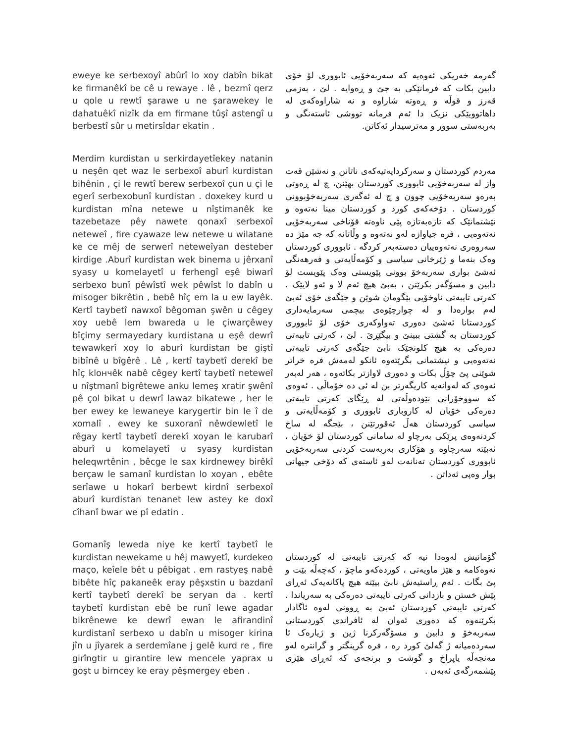eweye ke serbexoyî abûrî lo xoy dabîn bikat ke firmanêkî be cê u rewaye . lê , bezmî qerz u qole u rewtî şarawe u ne şarawekey le dahatuêkî nizîk da em firmane tûşî astengî u berbestî sûr u metirsîdar ekatin .
گەرمە خەریکی ئەوەیە کە سەربەخۆیی ئابووری لۆ خۆی دابین بکات کە فرمانێکی بە جێ و ڕەوایە . لێ ، بەزمی قەرز و قوڵە و ڕەوتە شاراوە و نە شاراوەکەی لە داهاتوویێکی نزیک دا ئەم فرمانە تووشی ئاستەنگی و بەربەستی سوور و مەترسیدار ئەکاتن.
Merdim kurdistan u serkirdayetîekey natanin u neşên qet waz le serbexoî aburî kurdistan bihênin , çi le rewtî berew serbexoî çun u çi le egerî serbexobunî kurdistan . doxekey kurd u kurdistan mîna netewe u nîştimanêk ke tazebetaze pêy nawete qonaxî serbexoî neteweî , fire cyawaze lew netewe u wilatane ke ce mêj de serwerî neteweîyan desteber kirdige .Aburî kurdistan wek binema u jêrxanî syasy u komelayetî u ferhengî eşê biwarî serbexo bunî pêwîstî wek pêwîst lo dabîn u misoger bikrêtin , bebê hîç em la u ew layêk. Kertî taybetî nawxoî bêgoman şwên u cêgey xoy uebê lem bwareda u le çiwarçêwey bîçimy sermayedary kurdistana u eşê dewrî tewawkerî xoy lo aburî kurdistan be giştî bibînê u bîgêrê . Lê , kertî taybetî derekî be hîç klончêk nabê cêgey kertî taybetî neteweî u nîştmanî bigrêtewe anku lemeş xratir şwênî pê çol bikat u dewrî lawaz bikatewe , her le ber ewey ke lewaneye karygertir bin le î de xomalî . ewey ke suxoranî nêwdewletî le rêgay kertî taybetî derekî xoyan le karubarî aburî u komelayetî u syasy kurdistan heleqwrtênin , bêcge le sax kirdnewey birêkî berçaw le samanî kurdistan lo xoyan , ebête serîawe u hokarî berbewt kirdnî serbexoî aburî kurdistan tenanet lew astey ke doxî cîhanî bwar we pî edatin .
مەردم کوردستان و سەرکردایەتیەکەی ناتانن و نەشێن قەت واز لە سەربەخۆیی ئابووری کوردستان بهێنن، چ لە ڕەوتی بەرەو سەربەخۆیی چوون و چ لە ئەگەری سەربەخۆبوونی کوردستان . دۆخەکەی کورد و کوردستان مینا نەتەوە و نێشتمانێک کە تازەبەتازە پێی ناوەتە قۆناخی سەربەخۆیی نەتەوەیی ، فرە جیاوازە لەو نەتەوە و وڵاتانە کە جە مێژ دە سەروەری نەتەوەییان دەستەبەر کردگە . ئابووری کوردستان وەک بنەما و ژێرخانی سیاسی و کۆمەڵایەتی و فەرهەنگی ئەشێ بواری سەربەخۆ بوونی پێویستی وەک پێویست لۆ دابین و مسۆگەر بکرێتن ، بەبێ هیچ ئەم لا و ئەو لایێک . کەرتی تایبەتی ناوخۆیی بێگومان شوێن و جێگەی خۆی ئەبێ لەم بوارەدا و لە چوارچێوەی بیچمی سەرمایەداری کوردستانا ئەشێ دەوری تەواوکەری خۆی لۆ ئابووری کوردستان بە گشتی ببینێ و بیگێڕێ . لێ ، کەرتی تایبەتی دەرەکی بە هیچ کلونجێک نابێ جێگەی کەرتی تایبەتی نەتەوەیی و نیشتمانی بگرێتەوە ئانکو لەمەش فرە خراتر شوێنی پێ چۆڵ بکات و دەوری لاوازتر بکاتەوە ، هەر لەبەر ئەوەی کە لەوانەیە کاریگەرتر بن لە ئی دە خۆماڵی . ئەوەی کە سووخۆرانی نێودەوڵەتی لە ڕێگای کەرتی تایبەتی دەرەکی خۆیان لە کاروباری ئابووری و کۆمەڵایەتی و سیاسی کوردستان هەڵ ئەقورتێنن ، بێجگە لە ساخ کردنەوەی پرێکی بەرچاو لە سامانی کوردستان لۆ خۆیان ، ئەبێتە سەرچاوە و هۆکاری بەربەست کردنی سەربەخۆیی ئابووری کوردستان تەنانەت لەو ئاستەی کە دۆخی جیهانی بوار وەپی ئەداتن .
Gomanîş leweda niye ke kertî taybetî le kurdistan newekame u hêj mawyetî, kurdekeo maço, keîele bêt u pêbigat . em rastyeş nabê bibête hîç pakaneêk eray pêşxstin u bazdanî kertî taybetî derekî be seryan da . kertî taybetî kurdistan ebê be runî lewe agadar bikrênewe ke dewrî ewan le afirandinî kurdistanî serbexo u dabîn u misoger kirina jîn u jîyarek a serdemîane j gelê kurd re , fire girîngtir u girantire lew mencele yaprax u goşt u birncey ke eray pêşmergey eben .
گۆمانیش لەوەدا نیە کە کەرتی تایبەتی لە کوردستان نەوەکامە و هێژ ماویەتی ، کوردەکەو ماچۆ ، کەچەڵە بێت و پێ بگات . ئەم ڕاستیەش نابێ بیێتە هیچ پاکانەیەک ئەڕای پێش خستن و بازدانی کەرتی تایبەتی دەرەکی بە سەریاندا . کەرتی تایبەتی کوردستان ئەبێ بە ڕوونی لەوە ئاگادار بکرێنەوە کە دەوری ئەوان لە ئافراندی کوردستانی سەربەخۆ و دابین و مسۆگەرکرنا ژین و ژیارەک ئا سەردەمیانە ژ گەلێ کورد رە ، فرە گرینگتر و گرانترە لەو مەنجەڵە یاپراخ و گوشت و برنجەی کە ئەڕای هێزی پێشمەرگەی ئەبەن .